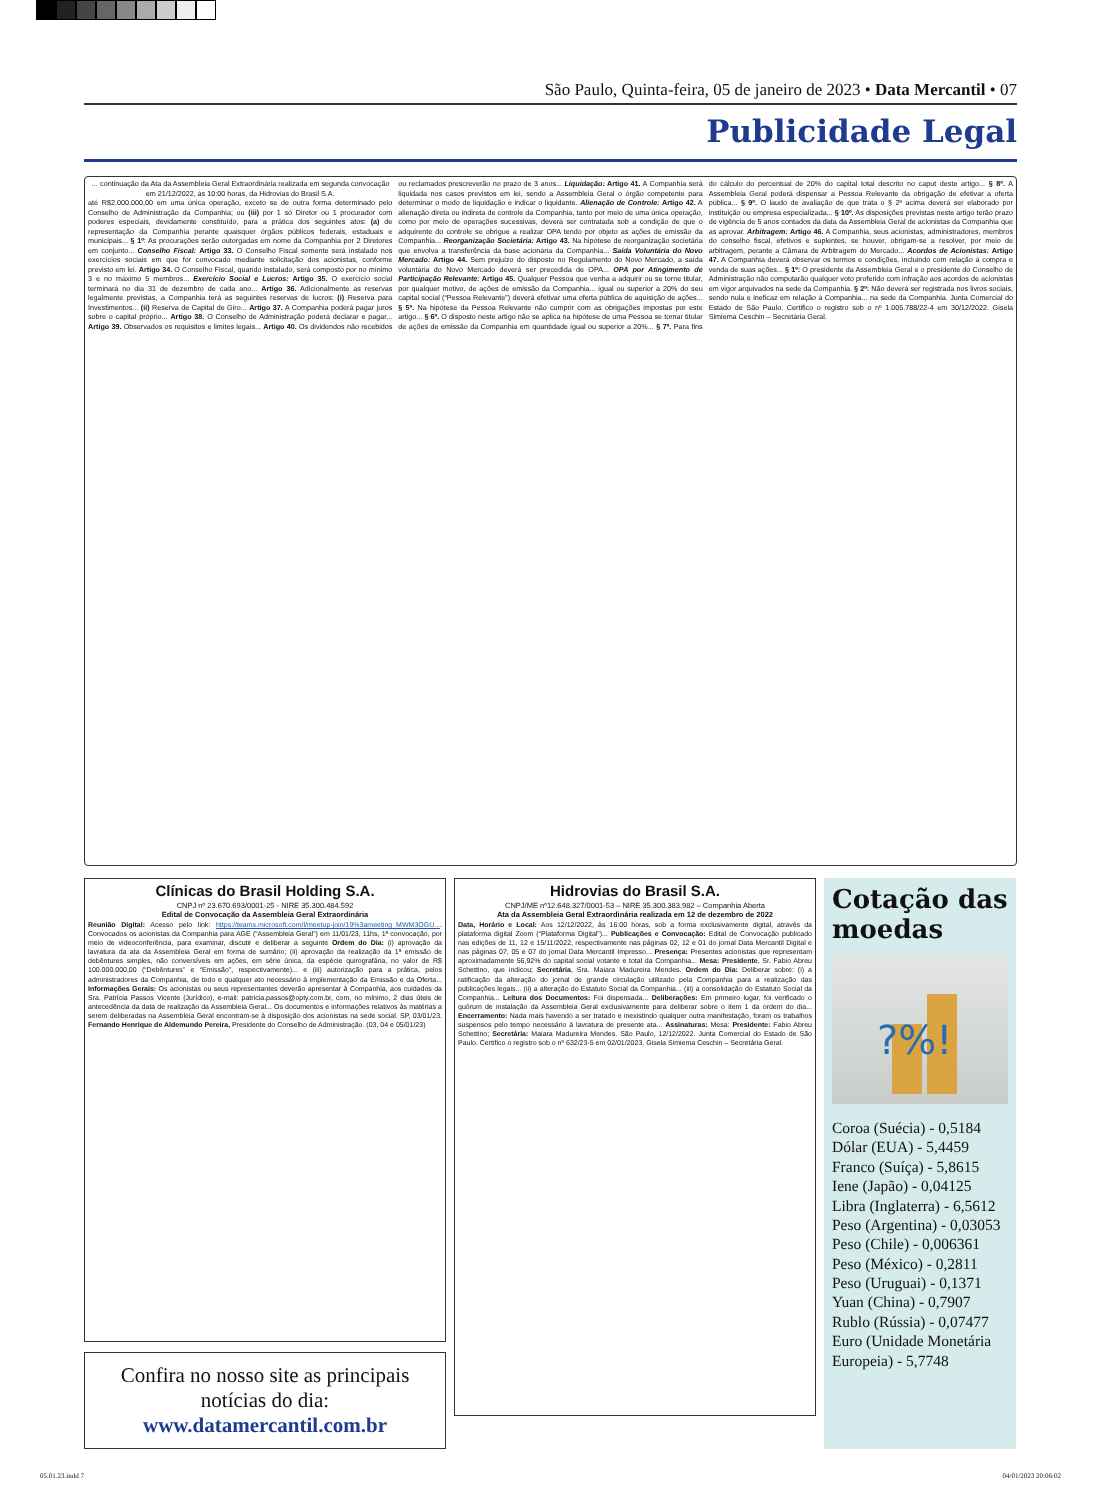São Paulo, Quinta-feira, 05 de janeiro de 2023 • Data Mercantil • 07
Publicidade Legal
… continuação da Ata da Assembleia Geral Extraordinária realizada em segunda convocação em 21/12/2022, às 10:00 horas, da Hidrovias do Brasil S.A.
até R$2.000.000,00 em uma única operação, exceto se de outra forma determinado pelo Conselho de Administração da Companhia; ou (iii) por 1 só Diretor ou 1 procurador com poderes especiais, devidamente constituído, para a prática dos seguintes atos: (a) de representação da Companhia perante quaisquer órgãos públicos federais, estaduais e municipais... § 1º: As procurações serão outorgadas em nome da Companhia por 2 Diretores em conjunto... Conselho Fiscal: Artigo 33. O Conselho Fiscal somente será instalado nos exercícios sociais em que for convocado mediante solicitação dos acionistas, conforme previsto em lei. Artigo 34. O Conselho Fiscal, quando instalado, será composto por no mínimo 3 e no máximo 5 membros... Exercício Social e Lucros: Artigo 35. O exercício social terminará no dia 31 de dezembro de cada ano... Artigo 36. Adicionalmente às reservas legalmente previstas, a Companhia terá as seguintes reservas de lucros: (i) Reserva para Investimentos... (ii) Reserva de Capital de Giro... Artigo 37. A Companhia poderá pagar juros sobre o capital próprio... Artigo 38. O Conselho de Administração poderá declarar e pagar... Artigo 39. Observados os requisitos e limites legais... Artigo 40. Os dividendos não recebidos ou reclamados prescreverão no prazo de 3 anos... Liquidação: Artigo 41. A Companhia será liquidada nos casos previstos em lei, sendo a Assembleia Geral o órgão competente para determinar o modo de liquidação e indicar o liquidante. Alienação de Controle: Artigo 42. A alienação direta ou indireta de controle da Companhia, tanto por meio de uma única operação, como por meio de operações sucessivas, deverá ser contratada sob a condição de que o adquirente do controle se obrigue a realizar OPA tendo por objeto as ações de emissão da Companhia... Reorganização Societária: Artigo 43. Na hipótese de reorganização societária que envolva a transferência da base acionária da Companhia... Saída Voluntária do Novo Mercado: Artigo 44. Sem prejuízo do disposto no Regulamento do Novo Mercado, a saída voluntária do Novo Mercado deverá ser precedida de OPA... OPA por Atingimento de Participação Relevante: Artigo 45. Qualquer Pessoa que venha a adquirir ou se torne titular, por qualquer motivo, de ações de emissão da Companhia... igual ou superior a 20% do seu capital social (“Pessoa Relevante”) deverá efetivar uma oferta pública de aquisição de ações... § 5º. Na hipótese da Pessoa Relevante não cumprir com as obrigações impostas por este artigo... § 6º. O disposto neste artigo não se aplica na hipótese de uma Pessoa se tornar titular de ações de emissão da Companhia em quantidade igual ou superior a 20%... § 7º. Para fins do cálculo do percentual de 20% do capital total descrito no caput deste artigo... § 8º. A Assembleia Geral poderá dispensar a Pessoa Relevante da obrigação de efetivar a oferta pública... § 9º. O laudo de avaliação de que trata o § 2º acima deverá ser elaborado por instituição ou empresa especializada... § 10º. As disposições previstas neste artigo terão prazo de vigência de 5 anos contados da data da Assembleia Geral de acionistas da Companhia que as aprovar. Arbitragem: Artigo 46. A Companhia, seus acionistas, administradores, membros do conselho fiscal, efetivos e suplentes, se houver, obrigam-se a resolver, por meio de arbitragem, perante a Câmara de Arbitragem do Mercado... Acordos de Acionistas: Artigo 47. A Companhia deverá observar os termos e condições, incluindo com relação à compra e venda de suas ações... § 1º: O presidente da Assembleia Geral e o presidente do Conselho de Administração não computarão qualquer voto proferido com infração aos acordos de acionistas em vigor arquivados na sede da Companhia. § 2º: Não deverá ser registrada nos livros sociais, sendo nula e ineficaz em relação à Companhia... na sede da Companhia. Junta Comercial do Estado de São Paulo. Certifico o registro sob o nº 1.005.788/22-4 em 30/12/2022. Gisela Simiema Ceschin – Secretária Geral.
Clínicas do Brasil Holding S.A.
CNPJ nº 23.670.693/0001-25 - NIRE 35.300.484.592
Edital de Convocação da Assembleia Geral Extraordinária
Reunião Digital: Acesso pelo link: https://teams.microsoft.com/l/meetup-join/19%3ameeting_MWM3OGU.... Convocados os acionistas da Companhia para AGE (“Assembleia Geral”) em 11/01/23, 11hs, 1ª convocação, por meio de videoconferência, para examinar, discutir e deliberar a seguinte Ordem do Dia: (i) aprovação da lavratura da ata da Assembleia Geral em forma de sumário; (ii) aprovação da realização da 1ª emissão de debêntures simples, não conversíveis em ações, em série única, da espécie quirografária, no valor de R$ 100.000.000,00 (“Debêntures” e “Emissão”, respectivamente)... e (iii) autorização para a prática, pelos administradores da Companhia, de todo e qualquer ato necessário à implementação da Emissão e da Oferta... Informações Gerais: Os acionistas ou seus representantes deverão apresentar à Companhia, aos cuidados da Sra. Patrícia Passos Vicente (Jurídico), e-mail: patricia.passos@opty.com.br, com, no mínimo, 2 dias úteis de antecedência da data de realização da Assembleia Geral... Os documentos e informações relativos às matérias a serem deliberadas na Assembleia Geral encontram-se à disposição dos acionistas na sede social. SP, 03/01/23. Fernando Henrique de Aldemundo Pereira, Presidente do Conselho de Administração. (03, 04 e 05/01/23)
Confira no nosso site as principais notícias do dia:
www.datamercantil.com.br
Hidrovias do Brasil S.A.
CNPJ/ME nº12.648.327/0001-53 – NIRE 35.300.383.982 – Companhia Aberta
Ata da Assembleia Geral Extraordinária realizada em 12 de dezembro de 2022
Data, Horário e Local: Aos 12/12/2022, às 16:00 horas, sob a forma exclusivamente digital, através da plataforma digital Zoom (“Plataforma Digital”)... Publicações e Convocação: Edital de Convocação publicado nas edições de 11, 12 e 15/11/2022, respectivamente nas páginas 02, 12 e 01 do jornal Data Mercantil Digital e nas páginas 07, 05 e 07 do jornal Data Mercantil Impresso... Presença: Presentes acionistas que representam aproximadamente 56,92% do capital social votante e total da Companhia... Mesa: Presidente, Sr. Fabio Abreu Schettino, que indicou; Secretária, Sra. Maiara Madureira Mendes. Ordem do Dia: Deliberar sobre: (i) a ratificação da alteração do jornal de grande circulação utilizado pela Companhia para a realização das publicações legais... (ii) a alteração do Estatuto Social da Companhia... (iii) a consolidação do Estatuto Social da Companhia... Leitura dos Documentos: Foi dispensada... Deliberações: Em primeiro lugar, foi verificado o quórum de instalação da Assembleia Geral exclusivamente para deliberar sobre o item 1 da ordem do dia... Encerramento: Nada mais havendo a ser tratado e inexistindo qualquer outra manifestação, foram os trabalhos suspensos pelo tempo necessário à lavratura de presente ata... Assinaturas: Mesa: Presidente: Fabio Abreu Schettino; Secretária: Maiara Madureira Mendes. São Paulo, 12/12/2022. Junta Comercial do Estado de São Paulo. Certifico o registro sob o nº 632/23-5 em 02/01/2023. Gisela Simiema Ceschin – Secretária Geral.
Cotação das moedas
?%!
Coroa (Suécia) - 0,5184
Dólar (EUA) - 5,4459
Franco (Suíça) - 5,8615
Iene (Japão) - 0,04125
Libra (Inglaterra) - 6,5612
Peso (Argentina) - 0,03053
Peso (Chile) - 0,006361
Peso (México) - 0,2811
Peso (Uruguai) - 0,1371
Yuan (China) - 0,7907
Rublo (Rússia) - 0,07477
Euro (Unidade Monetária Europeia) - 5,7748
05.01.23.indd 7 04/01/2023 20:06:02